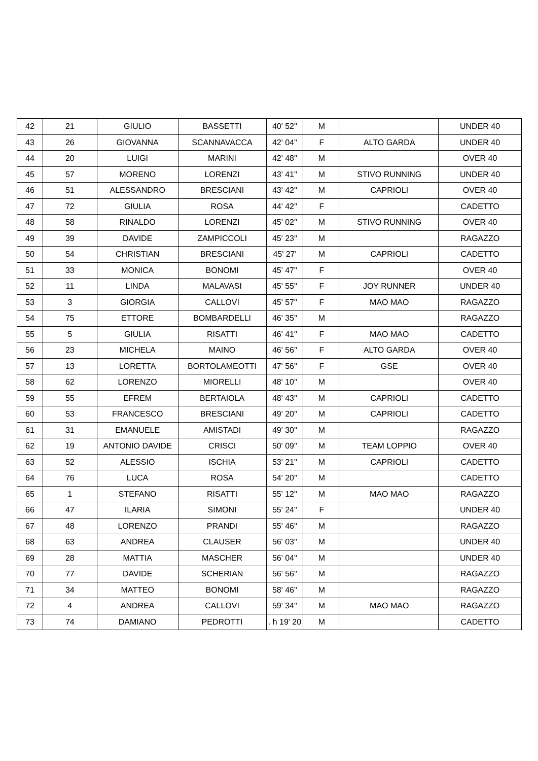| 42 | 21 | GIULIO | BASSETTI | 40' 52'' | M | | UNDER 40 |
| 43 | 26 | GIOVANNA | SCANNAVACCA | 42' 04'' | F | ALTO GARDA | UNDER 40 |
| 44 | 20 | LUIGI | MARINI | 42' 48'' | M | | OVER 40 |
| 45 | 57 | MORENO | LORENZI | 43' 41'' | M | STIVO RUNNING | UNDER 40 |
| 46 | 51 | ALESSANDRO | BRESCIANI | 43' 42'' | M | CAPRIOLI | OVER 40 |
| 47 | 72 | GIULIA | ROSA | 44' 42'' | F | | CADETTO |
| 48 | 58 | RINALDO | LORENZI | 45' 02'' | M | STIVO RUNNING | OVER 40 |
| 49 | 39 | DAVIDE | ZAMPICCOLI | 45' 23'' | M | | RAGAZZO |
| 50 | 54 | CHRISTIAN | BRESCIANI | 45' 27' | M | CAPRIOLI | CADETTO |
| 51 | 33 | MONICA | BONOMI | 45' 47'' | F | | OVER 40 |
| 52 | 11 | LINDA | MALAVASI | 45' 55'' | F | JOY RUNNER | UNDER 40 |
| 53 | 3 | GIORGIA | CALLOVI | 45' 57'' | F | MAO MAO | RAGAZZO |
| 54 | 75 | ETTORE | BOMBARDELLI | 46' 35'' | M | | RAGAZZO |
| 55 | 5 | GIULIA | RISATTI | 46' 41'' | F | MAO MAO | CADETTO |
| 56 | 23 | MICHELA | MAINO | 46' 56'' | F | ALTO GARDA | OVER 40 |
| 57 | 13 | LORETTA | BORTOLAMEOTTI | 47' 56'' | F | GSE | OVER 40 |
| 58 | 62 | LORENZO | MIORELLI | 48' 10'' | M | | OVER 40 |
| 59 | 55 | EFREM | BERTAIOLA | 48' 43'' | M | CAPRIOLI | CADETTO |
| 60 | 53 | FRANCESCO | BRESCIANI | 49' 20'' | M | CAPRIOLI | CADETTO |
| 61 | 31 | EMANUELE | AMISTADI | 49' 30'' | M | | RAGAZZO |
| 62 | 19 | ANTONIO DAVIDE | CRISCI | 50' 09'' | M | TEAM LOPPIO | OVER 40 |
| 63 | 52 | ALESSIO | ISCHIA | 53' 21'' | M | CAPRIOLI | CADETTO |
| 64 | 76 | LUCA | ROSA | 54' 20'' | M | | CADETTO |
| 65 | 1 | STEFANO | RISATTI | 55' 12'' | M | MAO MAO | RAGAZZO |
| 66 | 47 | ILARIA | SIMONI | 55' 24'' | F | | UNDER 40 |
| 67 | 48 | LORENZO | PRANDI | 55' 46'' | M | | RAGAZZO |
| 68 | 63 | ANDREA | CLAUSER | 56' 03'' | M | | UNDER 40 |
| 69 | 28 | MATTIA | MASCHER | 56' 04'' | M | | UNDER 40 |
| 70 | 77 | DAVIDE | SCHERIAN | 56' 56'' | M | | RAGAZZO |
| 71 | 34 | MATTEO | BONOMI | 58' 46'' | M | | RAGAZZO |
| 72 | 4 | ANDREA | CALLOVI | 59' 34'' | M | MAO MAO | RAGAZZO |
| 73 | 74 | DAMIANO | PEDROTTI | . h 19' 20 | M | | CADETTO |